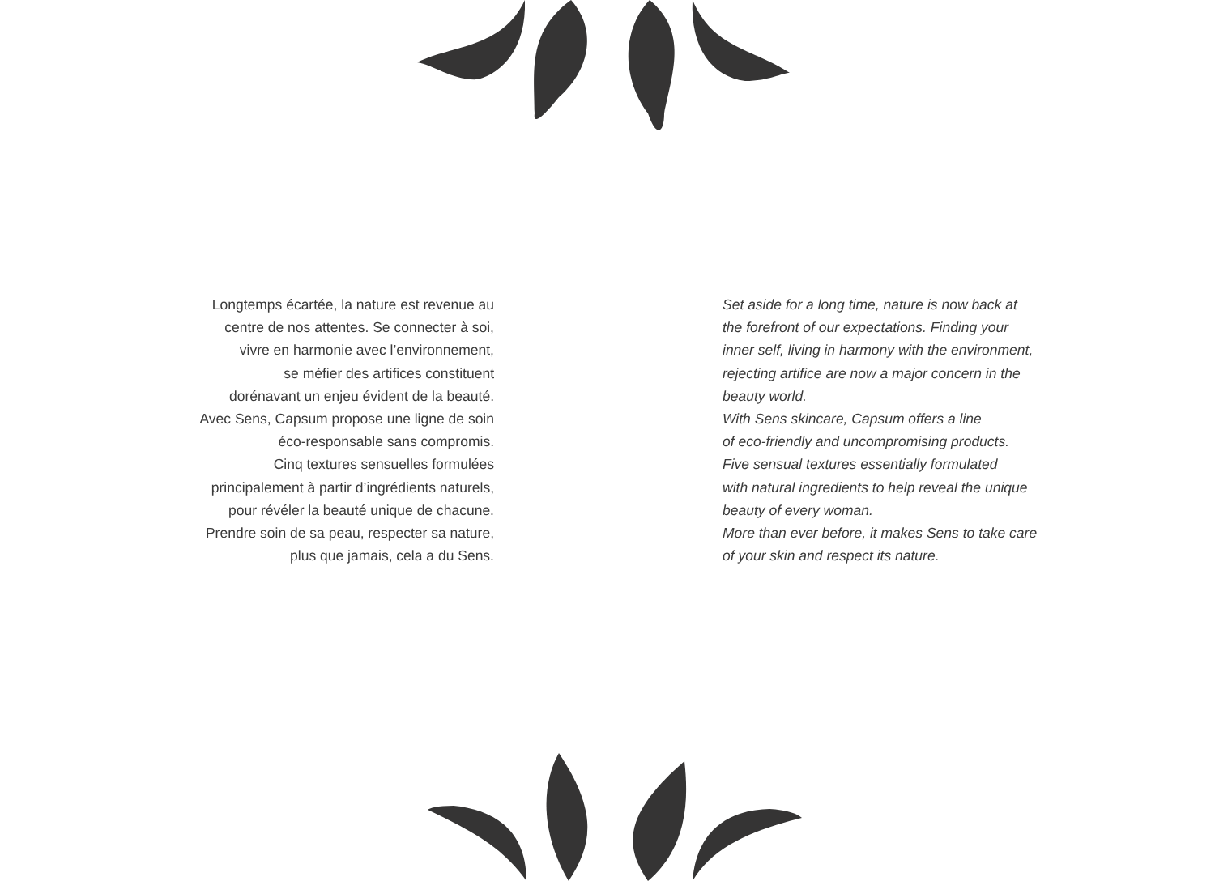Longtemps écartée, la nature est revenue au
centre de nos attentes. Se connecter à soi,
vivre en harmonie avec l’environnement,
se méfier des artifices constituent
dorénavant un enjeu évident de la beauté.
Avec Sens, Capsum propose une ligne de soin
éco-responsable sans compromis.
Cinq textures sensuelles formulées
principalement à partir d’ingrédients naturels,
pour révéler la beauté unique de chacune.
Prendre soin de sa peau, respecter sa nature,
plus que jamais, cela a du Sens.
Set aside for a long time, nature is now back at
the forefront of our expectations. Finding your
inner self, living in harmony with the environment,
rejecting artifice are now a major concern in the
beauty world.
With Sens skincare, Capsum offers a line
of eco-friendly and uncompromising products.
Five sensual textures essentially formulated
with natural ingredients to help reveal the unique
beauty of every woman.
More than ever before, it makes Sens to take care
of your skin and respect its nature.